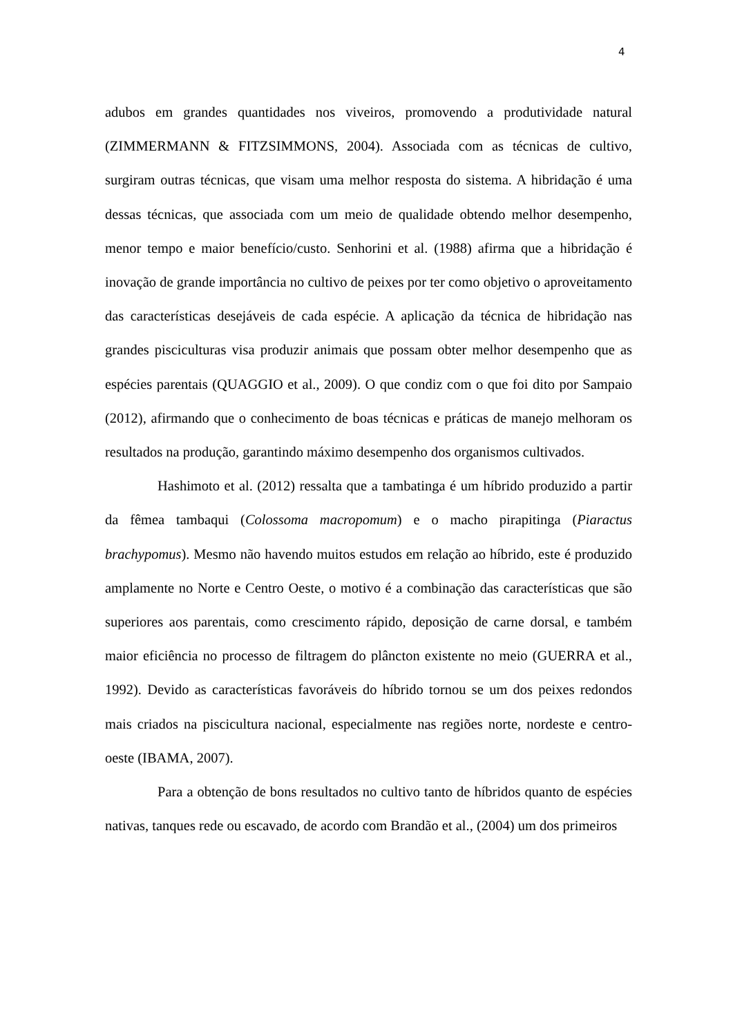4
adubos em grandes quantidades nos viveiros, promovendo a produtividade natural (ZIMMERMANN & FITZSIMMONS, 2004). Associada com as técnicas de cultivo, surgiram outras técnicas, que visam uma melhor resposta do sistema. A hibridação é uma dessas técnicas, que associada com um meio de qualidade obtendo melhor desempenho, menor tempo e maior benefício/custo. Senhorini et al. (1988) afirma que a hibridação é inovação de grande importância no cultivo de peixes por ter como objetivo o aproveitamento das características desejáveis de cada espécie. A aplicação da técnica de hibridação nas grandes pisciculturas visa produzir animais que possam obter melhor desempenho que as espécies parentais (QUAGGIO et al., 2009). O que condiz com o que foi dito por Sampaio (2012), afirmando que o conhecimento de boas técnicas e práticas de manejo melhoram os resultados na produção, garantindo máximo desempenho dos organismos cultivados.
Hashimoto et al. (2012) ressalta que a tambatinga é um híbrido produzido a partir da fêmea tambaqui (Colossoma macropomum) e o macho pirapitinga (Piaractus brachypomus). Mesmo não havendo muitos estudos em relação ao híbrido, este é produzido amplamente no Norte e Centro Oeste, o motivo é a combinação das características que são superiores aos parentais, como crescimento rápido, deposição de carne dorsal, e também maior eficiência no processo de filtragem do plâncton existente no meio (GUERRA et al., 1992). Devido as características favoráveis do híbrido tornou se um dos peixes redondos mais criados na piscicultura nacional, especialmente nas regiões norte, nordeste e centro-oeste (IBAMA, 2007).
Para a obtenção de bons resultados no cultivo tanto de híbridos quanto de espécies nativas, tanques rede ou escavado, de acordo com Brandão et al., (2004) um dos primeiros